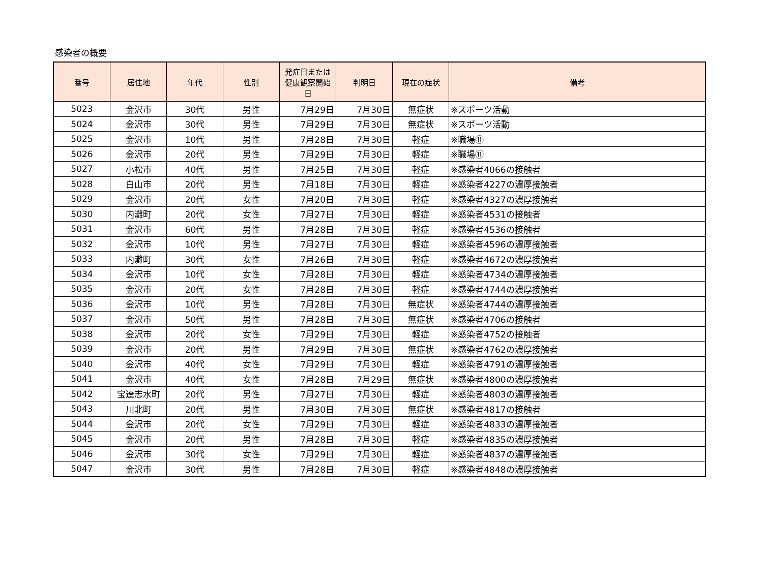感染者の概要
| 番号 | 居住地 | 年代 | 性別 | 発症日または健康観察開始日 | 判明日 | 現在の症状 | 備考 |
| --- | --- | --- | --- | --- | --- | --- | --- |
| 5023 | 金沢市 | 30代 | 男性 | 7月29日 | 7月30日 | 無症状 | ※スポーツ活動 |
| 5024 | 金沢市 | 30代 | 男性 | 7月29日 | 7月30日 | 無症状 | ※スポーツ活動 |
| 5025 | 金沢市 | 10代 | 男性 | 7月28日 | 7月30日 | 軽症 | ※職場⑪ |
| 5026 | 金沢市 | 20代 | 男性 | 7月29日 | 7月30日 | 軽症 | ※職場⑪ |
| 5027 | 小松市 | 40代 | 男性 | 7月25日 | 7月30日 | 軽症 | ※感染者4066の接触者 |
| 5028 | 白山市 | 20代 | 男性 | 7月18日 | 7月30日 | 軽症 | ※感染者4227の濃厚接触者 |
| 5029 | 金沢市 | 20代 | 女性 | 7月20日 | 7月30日 | 軽症 | ※感染者4327の濃厚接触者 |
| 5030 | 内灘町 | 20代 | 女性 | 7月27日 | 7月30日 | 軽症 | ※感染者4531の接触者 |
| 5031 | 金沢市 | 60代 | 男性 | 7月28日 | 7月30日 | 軽症 | ※感染者4536の接触者 |
| 5032 | 金沢市 | 10代 | 男性 | 7月27日 | 7月30日 | 軽症 | ※感染者4596の濃厚接触者 |
| 5033 | 内灘町 | 30代 | 女性 | 7月26日 | 7月30日 | 軽症 | ※感染者4672の濃厚接触者 |
| 5034 | 金沢市 | 10代 | 女性 | 7月28日 | 7月30日 | 軽症 | ※感染者4734の濃厚接触者 |
| 5035 | 金沢市 | 20代 | 女性 | 7月28日 | 7月30日 | 軽症 | ※感染者4744の濃厚接触者 |
| 5036 | 金沢市 | 10代 | 男性 | 7月28日 | 7月30日 | 無症状 | ※感染者4744の濃厚接触者 |
| 5037 | 金沢市 | 50代 | 男性 | 7月28日 | 7月30日 | 無症状 | ※感染者4706の接触者 |
| 5038 | 金沢市 | 20代 | 女性 | 7月29日 | 7月30日 | 軽症 | ※感染者4752の接触者 |
| 5039 | 金沢市 | 20代 | 男性 | 7月29日 | 7月30日 | 無症状 | ※感染者4762の濃厚接触者 |
| 5040 | 金沢市 | 40代 | 女性 | 7月29日 | 7月30日 | 軽症 | ※感染者4791の濃厚接触者 |
| 5041 | 金沢市 | 40代 | 女性 | 7月28日 | 7月29日 | 無症状 | ※感染者4800の濃厚接触者 |
| 5042 | 宝達志水町 | 20代 | 男性 | 7月27日 | 7月30日 | 軽症 | ※感染者4803の濃厚接触者 |
| 5043 | 川北町 | 20代 | 男性 | 7月30日 | 7月30日 | 無症状 | ※感染者4817の接触者 |
| 5044 | 金沢市 | 20代 | 女性 | 7月29日 | 7月30日 | 軽症 | ※感染者4833の濃厚接触者 |
| 5045 | 金沢市 | 20代 | 男性 | 7月28日 | 7月30日 | 軽症 | ※感染者4835の濃厚接触者 |
| 5046 | 金沢市 | 30代 | 女性 | 7月29日 | 7月30日 | 軽症 | ※感染者4837の濃厚接触者 |
| 5047 | 金沢市 | 30代 | 男性 | 7月28日 | 7月30日 | 軽症 | ※感染者4848の濃厚接触者 |